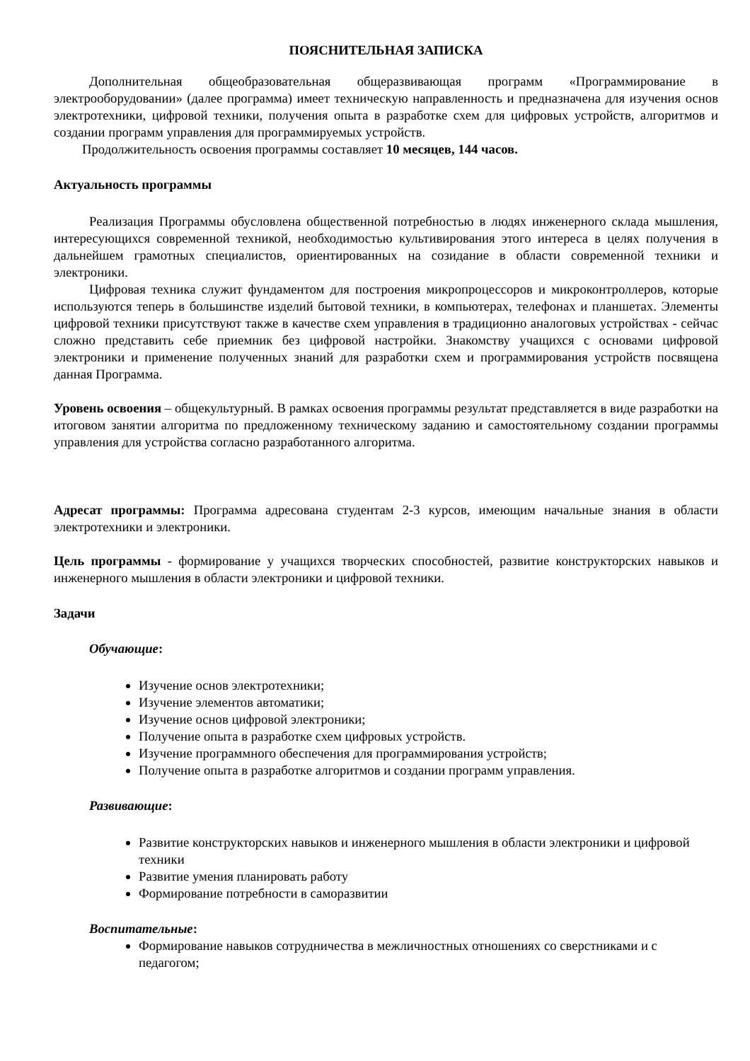ПОЯСНИТЕЛЬНАЯ ЗАПИСКА
Дополнительная общеобразовательная общеразвивающая программ «Программирование в электрооборудовании» (далее программа) имеет техническую направленность и предназначена для изучения основ электротехники, цифровой техники, получения опыта в разработке схем для цифровых устройств, алгоритмов и создании программ управления для программируемых устройств.
Продолжительность освоения программы составляет 10 месяцев, 144 часов.
Актуальность программы
Реализация Программы обусловлена общественной потребностью в людях инженерного склада мышления, интересующихся современной техникой, необходимостью культивирования этого интереса в целях получения в дальнейшем грамотных специалистов, ориентированных на созидание в области современной техники и электроники.
Цифровая техника служит фундаментом для построения микропроцессоров и микроконтроллеров, которые используются теперь в большинстве изделий бытовой техники, в компьютерах, телефонах и планшетах. Элементы цифровой техники присутствуют также в качестве схем управления в традиционно аналоговых устройствах - сейчас сложно представить себе приемник без цифровой настройки. Знакомству учащихся с основами цифровой электроники и применение полученных знаний для разработки схем и программирования устройств посвящена данная Программа.
Уровень освоения – общекультурный. В рамках освоения программы результат представляется в виде разработки на итоговом занятии алгоритма по предложенному техническому заданию и самостоятельному создании программы управления для устройства согласно разработанного алгоритма.
Адресат программы: Программа адресована студентам 2-3 курсов, имеющим начальные знания в области электротехники и электроники.
Цель программы - формирование у учащихся творческих способностей, развитие конструкторских навыков и инженерного мышления в области электроники и цифровой техники.
Задачи
Обучающие:
Изучение основ электротехники;
Изучение элементов автоматики;
Изучение основ цифровой электроники;
Получение опыта в разработке схем цифровых устройств.
Изучение программного обеспечения для программирования устройств;
Получение опыта в разработке алгоритмов и создании программ управления.
Развивающие:
Развитие конструкторских навыков и инженерного мышления в области электроники и цифровой техники
Развитие умения планировать работу
Формирование потребности в саморазвитии
Воспитательные:
Формирование навыков сотрудничества в межличностных отношениях со сверстниками и с педагогом;